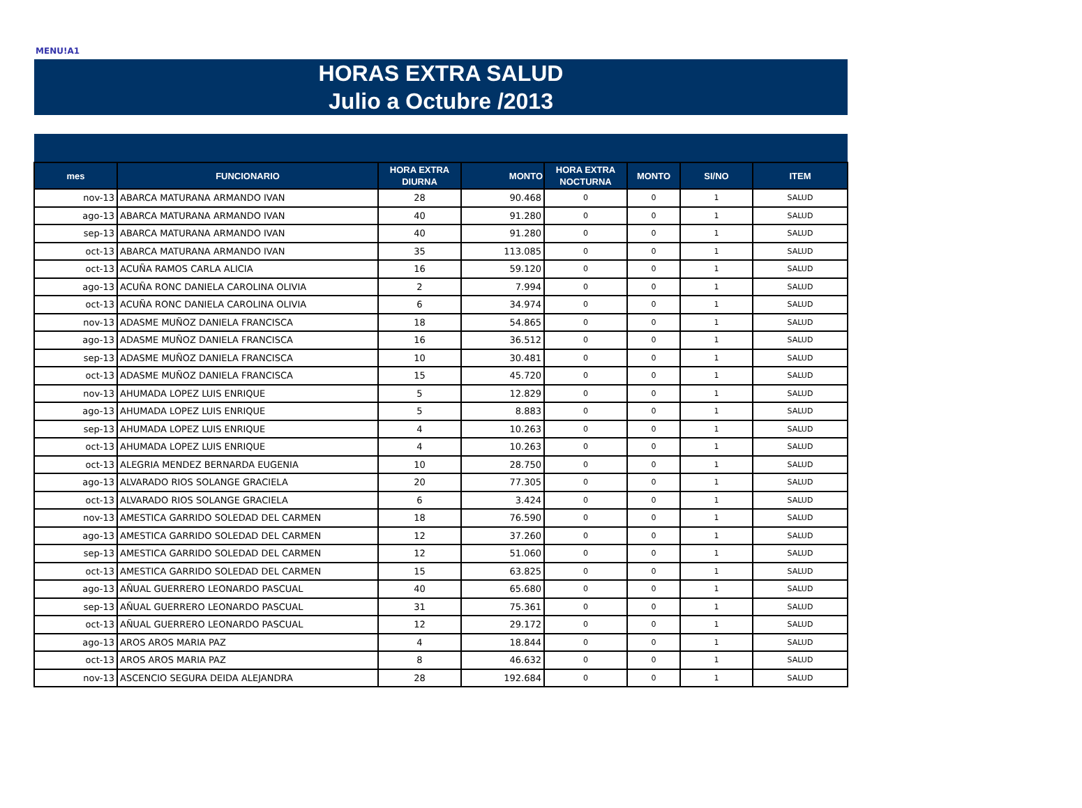MENU!A1
HORAS EXTRA SALUD
Julio a Octubre /2013
| mes | FUNCIONARIO | HORA EXTRA DIURNA | MONTO | HORA EXTRA NOCTURNA | MONTO | SI/NO | ITEM |
| --- | --- | --- | --- | --- | --- | --- | --- |
| nov-13 | ABARCA MATURANA ARMANDO IVAN | 28 | 90.468 | 0 | 0 | 1 | SALUD |
| ago-13 | ABARCA MATURANA ARMANDO IVAN | 40 | 91.280 | 0 | 0 | 1 | SALUD |
| sep-13 | ABARCA MATURANA ARMANDO IVAN | 40 | 91.280 | 0 | 0 | 1 | SALUD |
| oct-13 | ABARCA MATURANA ARMANDO IVAN | 35 | 113.085 | 0 | 0 | 1 | SALUD |
| oct-13 | ACUÑA RAMOS CARLA ALICIA | 16 | 59.120 | 0 | 0 | 1 | SALUD |
| ago-13 | ACUÑA RONC DANIELA CAROLINA OLIVIA | 2 | 7.994 | 0 | 0 | 1 | SALUD |
| oct-13 | ACUÑA RONC DANIELA CAROLINA OLIVIA | 6 | 34.974 | 0 | 0 | 1 | SALUD |
| nov-13 | ADASME MUÑOZ DANIELA FRANCISCA | 18 | 54.865 | 0 | 0 | 1 | SALUD |
| ago-13 | ADASME MUÑOZ DANIELA FRANCISCA | 16 | 36.512 | 0 | 0 | 1 | SALUD |
| sep-13 | ADASME MUÑOZ DANIELA FRANCISCA | 10 | 30.481 | 0 | 0 | 1 | SALUD |
| oct-13 | ADASME MUÑOZ DANIELA FRANCISCA | 15 | 45.720 | 0 | 0 | 1 | SALUD |
| nov-13 | AHUMADA LOPEZ LUIS ENRIQUE | 5 | 12.829 | 0 | 0 | 1 | SALUD |
| ago-13 | AHUMADA LOPEZ LUIS ENRIQUE | 5 | 8.883 | 0 | 0 | 1 | SALUD |
| sep-13 | AHUMADA LOPEZ LUIS ENRIQUE | 4 | 10.263 | 0 | 0 | 1 | SALUD |
| oct-13 | AHUMADA LOPEZ LUIS ENRIQUE | 4 | 10.263 | 0 | 0 | 1 | SALUD |
| oct-13 | ALEGRIA MENDEZ BERNARDA EUGENIA | 10 | 28.750 | 0 | 0 | 1 | SALUD |
| ago-13 | ALVARADO RIOS SOLANGE GRACIELA | 20 | 77.305 | 0 | 0 | 1 | SALUD |
| oct-13 | ALVARADO RIOS SOLANGE GRACIELA | 6 | 3.424 | 0 | 0 | 1 | SALUD |
| nov-13 | AMESTICA GARRIDO SOLEDAD DEL CARMEN | 18 | 76.590 | 0 | 0 | 1 | SALUD |
| ago-13 | AMESTICA GARRIDO SOLEDAD DEL CARMEN | 12 | 37.260 | 0 | 0 | 1 | SALUD |
| sep-13 | AMESTICA GARRIDO SOLEDAD DEL CARMEN | 12 | 51.060 | 0 | 0 | 1 | SALUD |
| oct-13 | AMESTICA GARRIDO SOLEDAD DEL CARMEN | 15 | 63.825 | 0 | 0 | 1 | SALUD |
| ago-13 | AÑUAL GUERRERO LEONARDO PASCUAL | 40 | 65.680 | 0 | 0 | 1 | SALUD |
| sep-13 | AÑUAL GUERRERO LEONARDO PASCUAL | 31 | 75.361 | 0 | 0 | 1 | SALUD |
| oct-13 | AÑUAL GUERRERO LEONARDO PASCUAL | 12 | 29.172 | 0 | 0 | 1 | SALUD |
| ago-13 | AROS AROS MARIA PAZ | 4 | 18.844 | 0 | 0 | 1 | SALUD |
| oct-13 | AROS AROS MARIA PAZ | 8 | 46.632 | 0 | 0 | 1 | SALUD |
| nov-13 | ASCENCIO SEGURA DEIDA ALEJANDRA | 28 | 192.684 | 0 | 0 | 1 | SALUD |